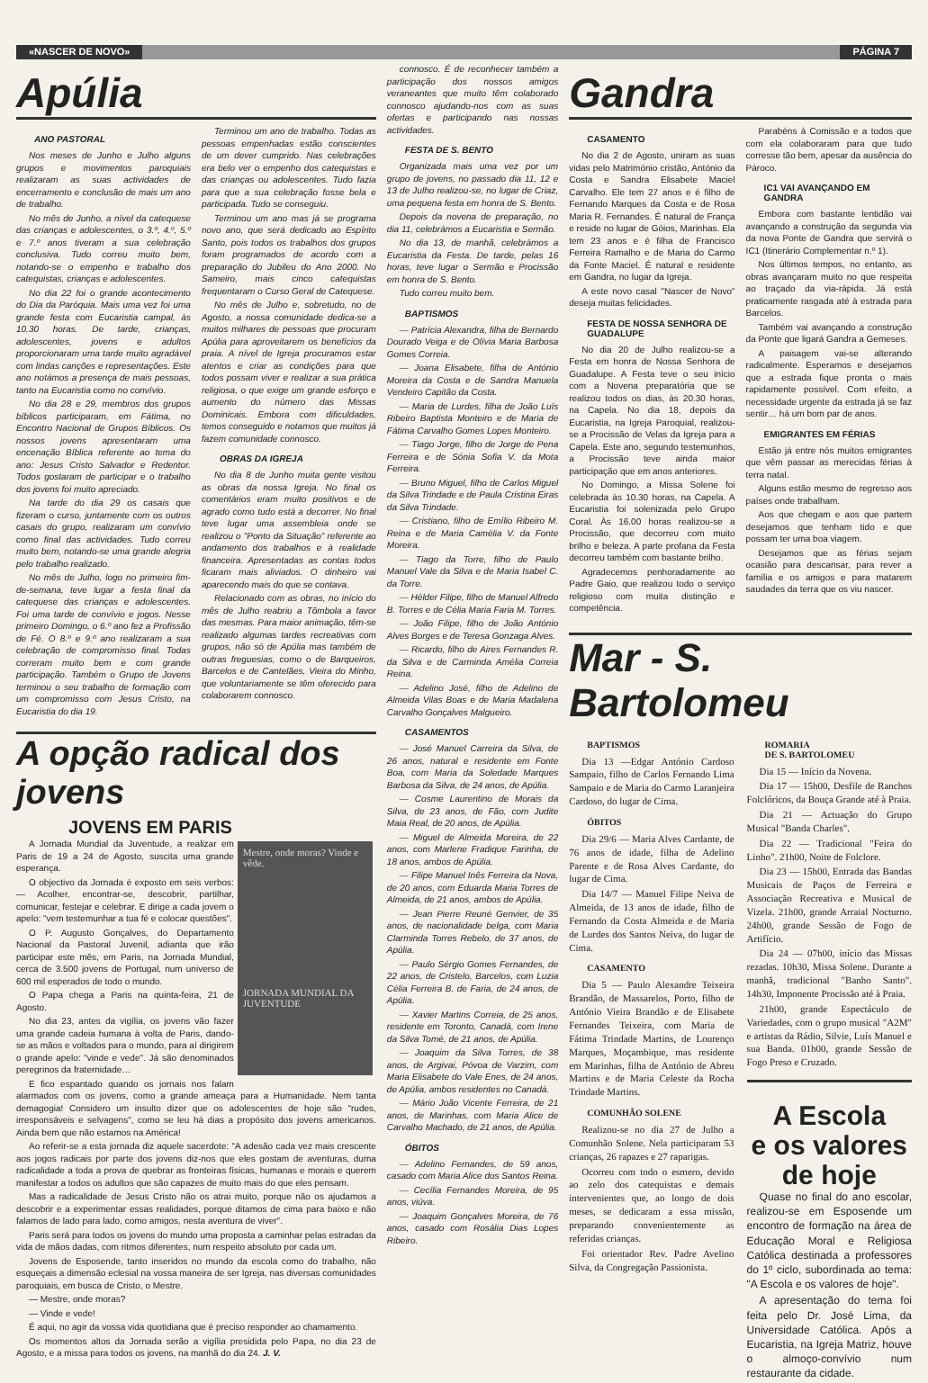«NASCER DE NOVO» PÁGINA 7
Apúlia
ANO PASTORAL
Nos meses de Junho e Julho alguns grupos e movimentos paroquiais realizaram as suas actividades de encerramento e conclusão de mais um ano de trabalho.
No mês de Junho, a nível da catequese das crianças e adolescentes, o 3.º, 4.º, 5.º e 7.º anos tiveram a sua celebração conclusiva. Tudo correu muito bem, notando-se o empenho e trabalho dos catequistas, crianças e adolescentes.
No dia 22 foi o grande acontecimento do Dia da Paróquia. Mais uma vez foi uma grande festa com Eucaristia campal, às 10.30 horas. De tarde, crianças, adolescentes, jovens e adultos proporcionaram uma tarde muito agradável com lindas canções e representações. Este ano notámos a presença de mais pessoas, tanto na Eucaristia como no convívio.
No dia 28 e 29, membros dos grupos bíblicos participaram, em Fátima, no Encontro Nacional de Grupos Bíblicos. Os nossos jovens apresentaram uma encenação Bíblica referente ao tema do ano: Jesus Cristo Salvador e Redentor. Todos gostaram de participar e o trabalho dos jovens foi muito apreciado.
Na tarde do dia 29 os casais que fizeram o curso, juntamente com os outros casais do grupo, realizaram um convívio como final das actividades. Tudo correu muito bem, notando-se uma grande alegria pelo trabalho realizado.
No mês de Julho, logo no primeiro fim-de-semana, teve lugar a festa final da catequese das crianças e adolescentes. Foi uma tarde de convívio e jogos. Nesse primeiro Domingo, o 6.º ano fez a Profissão de Fé. O 8.º e 9.º ano realizaram a sua celebração de compromisso final. Todas correram muito bem e com grande participação. Também o Grupo de Jovens terminou o seu trabalho de formação com um compromisso com Jesus Cristo, na Eucaristia do dia 19.
Terminou um ano de trabalho. Todas as pessoas empenhadas estão conscientes de um dever cumprido. Nas celebrações era belo ver o empenho dos catequistas e das crianças ou adolescentes. Tudo fazia para que a sua celebração fosse bela e participada. Tudo se conseguiu.
Terminou um ano mas já se programa novo ano, que será dedicado ao Espírito Santo, pois todos os trabalhos dos grupos foram programados de acordo com a preparação do Jubileu do Ano 2000. No Sameiro, mais cinco catequistas frequentaram o Curso Geral de Catequese.
No mês de Julho e, sobretudo, no de Agosto, a nossa comunidade dedica-se a muitos milhares de pessoas que procuram Apúlia para aproveitarem os benefícios da praia. A nível de Igreja procuramos estar atentos e criar as condições para que todos possam viver e realizar a sua prática religiosa, o que exige um grande esforço e aumento do número das Missas Dominicais. Embora com dificuldades, temos conseguido e notamos que muitos já fazem comunidade connosco.
OBRAS DA IGREJA
No dia 8 de Junho muita gente visitou as obras da nossa Igreja. No final os comentários eram muito positivos e de agrado como tudo está a decorrer. No final teve lugar uma assembleia onde se realizou o "Ponto da Situação" referente ao andamento dos trabalhos e à realidade financeira. Apresentadas as contas todos ficaram mais aliviados. O dinheiro vai aparecendo mais do que se contava.
Relacionado com as obras, no início do mês de Julho reabriu a Tômbola a favor das mesmas. Para maior animação, têm-se realizado algumas tardes recreativas com grupos, não só de Apúlia mas também de outras freguesias, como o de Barqueiros, Barcelos e de Cantelães, Vieira do Minho, que voluntariamente se têm oferecido para colaborarem connosco.
A opção radical dos jovens
JOVENS EM PARIS
Mestre, onde moras? Vinde e vêde.
JORNADA MUNDIAL DA JUVENTUDE
A Jornada Mundial da Juventude, a realizar em Paris de 19 a 24 de Agosto, suscita uma grande esperança.
O objectivo da Jornada é exposto em seis verbos: — Acolher, encontrar-se, descobrir, partilhar, comunicar, festejar e celebrar. E dirige a cada jovem o apelo: "vem testemunhar a tua fé e colocar questões".
O P. Augusto Gonçalves, do Departamento Nacional da Pastoral Juvenil, adianta que irão participar este mês, em Paris, na Jornada Mundial, cerca de 3.500 jovens de Portugal, num universo de 600 mil esperados de todo o mundo.
O Papa chega a Paris na quinta-feira, 21 de Agosto.
No dia 23, antes da vigília, os jovens vão fazer uma grande cadeia humana à volta de Paris, dando-se as mãos e voltados para o mundo, para aí dirigirem o grande apelo: "vinde e vede". Já são denominados peregrinos da fraternidade…
E fico espantado quando os jornais nos falam alarmados com os jovens, como a grande ameaça para a Humanidade. Nem tanta demagogia! Considero um insulto dizer que os adolescentes de hoje são "rudes, irresponsáveis e selvagens", como se leu há dias a propósito dos jovens americanos. Ainda bem que não estamos na América!
Ao referir-se a esta jornada diz aquele sacerdote: "A adesão cada vez mais crescente aos jogos radicais por parte dos jovens diz-nos que eles gostam de aventuras, duma radicalidade a toda a prova de quebrar as fronteiras físicas, humanas e morais e querem manifestar a todos os adultos que são capazes de muito mais do que eles pensam.
Mas a radicalidade de Jesus Cristo não os atrai muito, porque não os ajudamos a descobrir e a experimentar essas realidades, porque ditamos de cima para baixo e não falamos de lado para lado, como amigos, nesta aventura de viver".
Paris será para todos os jovens do mundo uma proposta a caminhar pelas estradas da vida de mãos dadas, com ritmos diferentes, num respeito absoluto por cada um.
Jovens de Esposende, tanto inseridos no mundo da escola como do trabalho, não esqueçais a dimensão eclesial na vossa maneira de ser Igreja, nas diversas comunidades paroquiais, em busca de Cristo, o Mestre.
— Mestre, onde moras?
— Vinde e vede!
É aqui, no agir da vossa vida quotidiana que é preciso responder ao chamamento.
Os momentos altos da Jornada serão a vigília presidida pelo Papa, no dia 23 de Agosto, e a missa para todos os jovens, na manhã do dia 24. J. V.
connosco. É de reconhecer também a participação dos nossos amigos veraneantes que muito têm colaborado connosco ajudando-nos com as suas ofertas e participando nas nossas actividades.
FESTA DE S. BENTO
Organizada mais uma vez por um grupo de jovens, no passado dia 11, 12 e 13 de Julho realizou-se, no lugar de Criaz, uma pequena festa em honra de S. Bento.
Depois da novena de preparação, no dia 11, celebrámos a Eucaristia e Sermão.
No dia 13, de manhã, celebrámos a Eucaristia da Festa. De tarde, pelas 16 horas, teve lugar o Sermão e Procissão em honra de S. Bento.
Tudo correu muito bem.
BAPTISMOS
— Patrícia Alexandra, filha de Bernardo Dourado Veiga e de Olívia Maria Barbosa Gomes Correia.
— Joana Elisabete, filha de António Moreira da Costa e de Sandra Manuela Vendeiro Capitão da Costa.
— Maria de Lurdes, filha de João Luís Ribeiro Baptista Monteiro e de Maria de Fátima Carvalho Gomes Lopes Monteiro.
— Tiago Jorge, filho de Jorge de Pena Ferreira e de Sónia Sofia V. da Mota Ferreira.
— Bruno Miguel, filho de Carlos Miguel da Silva Trindade e de Paula Cristina Eiras da Silva Trindade.
— Cristiano, filho de Emílio Ribeiro M. Reina e de Maria Camélia V. da Fonte Moreira.
— Tiago da Torre, filho de Paulo Manuel Vale da Silva e de Maria Isabel C. da Torre.
— Hélder Filipe, filho de Manuel Alfredo B. Torres e de Célia Maria Faria M. Torres.
— João Filipe, filho de João António Alves Borges e de Teresa Gonzaga Alves.
— Ricardo, filho de Aires Fernandes R. da Silva e de Carminda Amélia Correia Reina.
— Adelino José, filho de Adelino de Almeida Vilas Boas e de Maria Madalena Carvalho Gonçalves Malgueiro.
CASAMENTOS
— José Manuel Carreira da Silva, de 26 anos, natural e residente em Fonte Boa, com Maria da Soledade Marques Barbosa da Silva, de 24 anos, de Apúlia.
— Cosme Laurentino de Morais da Silva, de 23 anos, de Fão, com Judite Maia Real, de 20 anos, de Apúlia.
— Miguel de Almeida Moreira, de 22 anos, com Marlene Fradique Farinha, de 18 anos, ambos de Apúlia.
— Filipe Manuel Inês Ferreira da Nova, de 20 anos, com Eduarda Maria Torres de Almeida, de 21 anos, ambos de Apúlia.
— Jean Pierre Reuné Genvier, de 35 anos, de nacionalidade belga, com Maria Clarminda Torres Rebelo, de 37 anos, de Apúlia.
— Paulo Sérgio Gomes Fernandes, de 22 anos, de Cristelo, Barcelos, com Luzia Célia Ferreira B. de Faria, de 24 anos, de Apúlia.
— Xavier Martins Correia, de 25 anos, residente em Toronto, Canadá, com Irene da Silva Tomé, de 21 anos, de Apúlia.
— Joaquim da Silva Torres, de 38 anos, de Argivai, Póvoa de Varzim, com Maria Elisabete do Vale Enes, de 24 anos, de Apúlia, ambos residentes no Canadá.
— Mário João Vicente Ferreira, de 21 anos, de Marinhas, com Maria Alice de Carvalho Machado, de 21 anos, de Apúlia.
ÓBITOS
— Adelino Fernandes, de 59 anos, casado com Maria Alice dos Santos Reina.
— Cecília Fernandes Moreira, de 95 anos, viúva.
— Joaquim Gonçalves Moreira, de 76 anos, casado com Rosália Dias Lopes Ribeiro.
Gandra
CASAMENTO
No dia 2 de Agosto, uniram as suas vidas pelo Matrimónio cristão, António da Costa e Sandra Elisabete Maciel Carvalho. Ele tem 27 anos e é filho de Fernando Marques da Costa e de Rosa Maria R. Fernandes. É natural de França e reside no lugar de Góios, Marinhas. Ela tem 23 anos e é filha de Francisco Ferreira Ramalho e de Maria do Carmo da Fonte Maciel. É natural e residente em Gandra, no lugar da Igreja.
A este novo casal "Nascer de Novo" deseja muitas felicidades.
FESTA DE NOSSA SENHORA DE GUADALUPE
No dia 20 de Julho realizou-se a Festa em honra de Nossa Senhora de Guadalupe. A Festa teve o seu início com a Novena preparatória que se realizou todos os dias, às 20.30 horas, na Capela. No dia 18, depois da Eucaristia, na Igreja Paroquial, realizou-se a Procissão de Velas da Igreja para a Capela. Este ano, segundo testemunhos, a Procissão teve ainda maior participação que em anos anteriores.
No Domingo, a Missa Solene foi celebrada às 10.30 horas, na Capela. A Eucaristia foi solenizada pelo Grupo Coral. Às 16.00 horas realizou-se a Procissão, que decorreu com muito brilho e beleza. A parte profana da Festa decorreu também com bastante brilho.
Agradecemos penhoradamente ao Padre Gaio, que realizou todo o serviço religioso com muita distinção e competência.
Parabéns à Comissão e a todos que com ela colaboraram para que tudo corresse tão bem, apesar da ausência do Pároco.
IC1 VAI AVANÇANDO EM GANDRA
Embora com bastante lentidão vai avançando a construção da segunda via da nova Ponte de Gandra que servirá o IC1 (Itinerário Complementar n.º 1).
Nos últimos tempos, no entanto, as obras avançaram muito no que respeita ao traçado da via-rápida. Já está praticamente rasgada até à estrada para Barcelos.
Também vai avançando a construção da Ponte que ligará Gandra a Gemeses.
A paisagem vai-se alterando radicalmente. Esperamos e desejamos que a estrada fique pronta o mais rapidamente possível. Com efeito, a necessidade urgente da estrada já se faz sentir… há um bom par de anos.
EMIGRANTES EM FÉRIAS
Estão já entre nós muitos emigrantes que vêm passar as merecidas férias à terra natal.
Alguns estão mesmo de regresso aos países onde trabalham.
Aos que chegam e aos que partem desejamos que tenham tido e que possam ter uma boa viagem.
Desejamos que as férias sejam ocasião para descansar, para rever a família e os amigos e para matarem saudades da terra que os viu nascer.
Mar - S. Bartolomeu
BAPTISMOS
Dia 13 —Edgar António Cardoso Sampaio, filho de Carlos Fernando Lima Sampaio e de Maria do Carmo Laranjeira Cardoso, do lugar de Cima.
ÓBITOS
Dia 29/6 — Maria Alves Cardante, de 76 anos de idade, filha de Adelino Parente e de Rosa Alves Cardante, do lugar de Cima.
Dia 14/7 — Manuel Filipe Neiva de Almeida, de 13 anos de idade, filho de Fernando da Costa Almeida e de Maria de Lurdes dos Santos Neiva, do lugar de Cima.
CASAMENTO
Dia 5 — Paulo Alexandre Teixeira Brandão, de Massarelos, Porto, filho de António Vieira Brandão e de Elisabete Fernandes Teixeira, com Maria de Fátima Trindade Martins, de Lourenço Marques, Moçambique, mas residente em Marinhas, filha de António de Abreu Martins e de Maria Celeste da Rocha Trindade Martins.
COMUNHÃO SOLENE
Realizou-se no dia 27 de Julho a Comunhão Solene. Nela participaram 53 crianças, 26 rapazes e 27 raparigas.
Ocorreu com todo o esmero, devido ao zelo dos catequistas e demais intervenientes que, ao longo de dois meses, se dedicaram a essa missão, preparando convenientemente as referidas crianças.
Foi orientador Rev. Padre Avelino Silva, da Congregação Passionista.
ROMARIA
DE S. BARTOLOMEU
Dia 15 — Início da Novena.
Dia 17 — 15h00, Desfile de Ranchos Folclóricos, da Bouça Grande até à Praia.
Dia 21 — Actuação do Grupo Musical "Banda Charles".
Dia 22 — Tradicional "Feira do Linho". 21h00, Noite de Folclore.
Dia 23 — 15h00, Entrada das Bandas Musicais de Paços de Ferreira e Associação Recreativa e Musical de Vizela. 21h00, grande Arraial Nocturno. 24h00, grande Sessão de Fogo de Artifício.
Dia 24 — 07h00, início das Missas rezadas. 10h30, Missa Solene. Durante a manhã, tradicional "Banho Santo". 14h30, Imponente Procissão até à Praia.
21h00, grande Espectáculo de Variedades, com o grupo musical "A2M" e artistas da Rádio, Silvie, Luís Manuel e sua Banda. 01h00, grande Sessão de Fogo Preso e Cruzado.
A Escola
e os valores de hoje
Quase no final do ano escolar, realizou-se em Esposende um encontro de formação na área de Educação Moral e Religiosa Católica destinada a professores do 1º ciclo, subordinada ao tema: "A Escola e os valores de hoje".
A apresentação do tema foi feita pelo Dr. José Lima, da Universidade Católica. Após a Eucaristia, na Igreja Matriz, houve o almoço-convívio num restaurante da cidade.